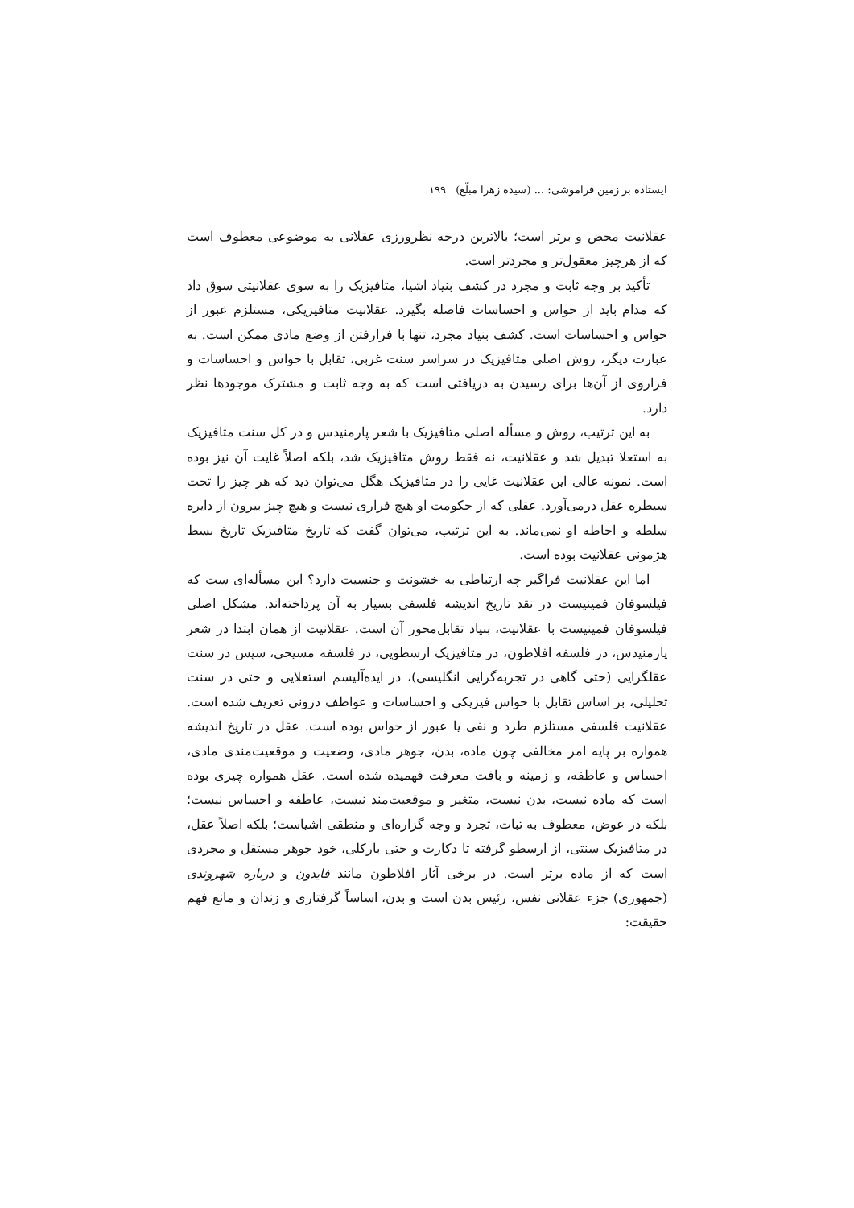ایستاده بر زمین فراموشی: ... (سیده زهرا مبلّغ) ۱۹۹
عقلانیت محض و برتر است؛ بالاترین درجه نظرورزی عقلانی به موضوعی معطوف است که از هرچیز معقول‌تر و مجردتر است.
تأکید بر وجه ثابت و مجرد در کشف بنیاد اشیا، متافیزیک را به سوی عقلانیتی سوق داد که مدام باید از حواس و احساسات فاصله بگیرد. عقلانیت متافیزیکی، مستلزم عبور از حواس و احساسات است. کشف بنیاد مجرد، تنها با فرارفتن از وضع مادی ممکن است. به عبارت دیگر، روش اصلی متافیزیک در سراسر سنت غربی، تقابل با حواس و احساسات و فراروی از آن‌ها برای رسیدن به دریافتی است که به وجه ثابت و مشترک موجودها نظر دارد.
به این ترتیب، روش و مسأله اصلی متافیزیک با شعر پارمنیدس و در کل سنت متافیزیک به استعلا تبدیل شد و عقلانیت، نه فقط روش متافیزیک شد، بلکه اصلاً غایت آن نیز بوده است. نمونه عالی این عقلانیت غایی را در متافیزیک هگل می‌توان دید که هر چیز را تحت سیطره عقل درمی‌آورد. عقلی که از حکومت او هیچ فراری نیست و هیچ چیز بیرون از دایره سلطه و احاطه او نمی‌ماند. به این ترتیب، می‌توان گفت که تاریخ متافیزیک تاریخ بسط هژمونی عقلانیت بوده است.
اما این عقلانیت فراگیر چه ارتباطی به خشونت و جنسیت دارد؟ این مسأله‌ای ست که فیلسوفان فمینیست در نقد تاریخ اندیشه فلسفی بسیار به آن پرداخته‌اند. مشکل اصلی فیلسوفان فمینیست با عقلانیت، بنیاد تقابل‌محور آن است. عقلانیت از همان ابتدا در شعر پارمنیدس، در فلسفه افلاطون، در متافیزیک ارسطویی، در فلسفه مسیحی، سپس در سنت عقلگرایی (حتی گاهی در تجربه‌گرایی انگلیسی)، در ایده‌آلیسم استعلایی و حتی در سنت تحلیلی، بر اساس تقابل با حواس فیزیکی و احساسات و عواطف درونی تعریف شده است. عقلانیت فلسفی مستلزم طرد و نفی یا عبور از حواس بوده است. عقل در تاریخ اندیشه همواره بر پایه امر مخالفی چون ماده، بدن، جوهر مادی، وضعیت و موقعیت‌مندی مادی، احساس و عاطفه، و زمینه و بافت معرفت فهمیده شده است. عقل همواره چیزی بوده است که ماده نیست، بدن نیست، متغیر و موقعیت‌مند نیست، عاطفه و احساس نیست؛ بلکه در عوض، معطوف به ثبات، تجرد و وجه گزاره‌ای و منطقی اشیاست؛ بلکه اصلاً عقل، در متافیزیک سنتی، از ارسطو گرفته تا دکارت و حتی بارکلی، خود جوهر مستقل و مجردی است که از ماده برتر است. در برخی آثار افلاطون مانند فایدون و درباره شهروندی (جمهوری) جزء عقلانی نفس، رئیس بدن است و بدن، اساساً گرفتاری و زندان و مانع فهم حقیقت: